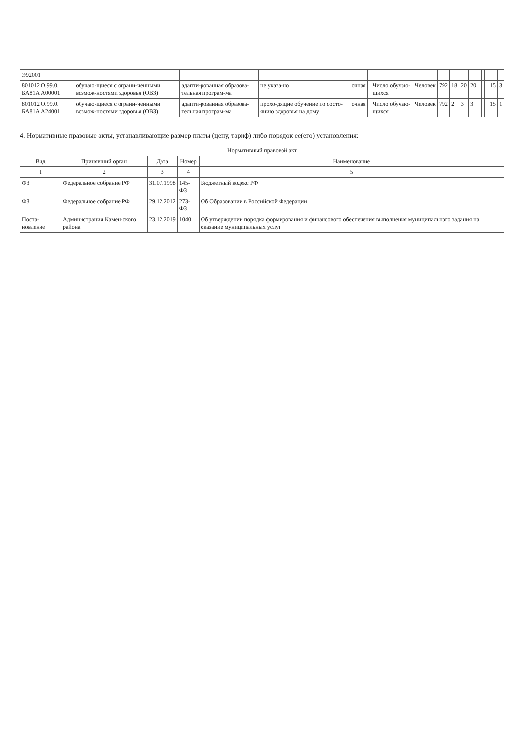| Э92001 | | | | | | | | | | | | | | | | |
| 801012 О.99.0. БА81А А00001 | обучаю-щиеся с ограни-ченными возмож-ностями здоровья (ОВЗ) | адапти-рованная образова-тельная програм-ма | не указа-но | очная | | Число обучаю-щихся | Человек | 792 | 18 | 20 | 20 | | | | 15 | 3 |
| 801012 О.99.0. БА81А А24001 | обучаю-щиеся с ограни-ченными возмож-ностями здоровья (ОВЗ) | адапти-рованная образова-тельная програм-ма | прохо-дящие обучение по состо-янию здоровья на дому | очная | | Число обучаю-щихся | Человек | 792 | 2 | 3 | 3 | | | | 15 | 1 |
4. Нормативные правовые акты, устанавливающие размер платы (цену, тариф) либо порядок ее(его) установления:
| Нормативный правовой акт | | | | |
| --- | --- | --- | --- | --- |
| Вид | Принявший орган | Дата | Номер | Наименование |
| 1 | 2 | 3 | 4 | 5 |
| ФЗ | Федеральное собрание РФ | 31.07.1998 | 145-ФЗ | Бюджетный кодекс РФ |
| ФЗ | Федеральное собрание РФ | 29.12.2012 | 273-ФЗ | Об Образовании в Российской Федерации |
| Поста-новление | Администрация Камен-ского района | 23.12.2019 | 1040 | Об утверждении порядка формирования и финансового обеспечения выполнения муниципального задания на оказание муниципальных услуг |